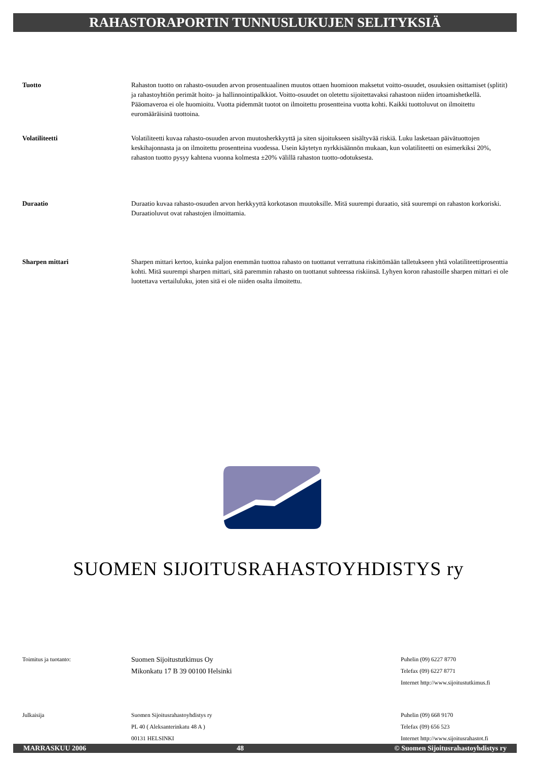RAHASTORAPORTIN TUNNUSLUKUJEN SELITYKSIÄ
Tuotto Rahaston tuotto on rahasto-osuuden arvon prosentuaalinen muutos ottaen huomioon maksetut voitto-osuudet, osuuksien osittamiset (splitit) ja rahastoyhtiön perimät hoito- ja hallinnointipalkkiot. Voitto-osuudet on oletettu sijoitettavaksi rahastoon niiden irtoamishetkellä. Pääomaveroa ei ole huomioitu. Vuotta pidemmät tuotot on ilmoitettu prosentteina vuotta kohti. Kaikki tuottoluvut on ilmoitettu euromääräisinä tuottoina.
Volatiliteetti Volatiliteetti kuvaa rahasto-osuuden arvon muutosherkkyyttä ja siten sijoitukseen sisältyvää riskiä. Luku lasketaan päivätuottojen keskihajonnasta ja on ilmoitettu prosentteina vuodessa. Usein käytetyn nyrkkisäännön mukaan, kun volatiliteetti on esimerkiksi 20%, rahaston tuotto pysyy kahtena vuonna kolmesta ±20% välillä rahaston tuotto-odotuksesta.
Duraatio Duraatio kuvaa rahasto-osuuden arvon herkkyyttä korkotason muutoksille. Mitä suurempi duraatio, sitä suurempi on rahaston korkoriski. Duraatioluvut ovat rahastojen ilmoittamia.
Sharpen mittari Sharpen mittari kertoo, kuinka paljon enemmän tuottoa rahasto on tuottanut verrattuna riskittömään talletukseen yhtä volatiliteettiprosenttia kohti. Mitä suurempi sharpen mittari, sitä paremmin rahasto on tuottanut suhteessa riskiinsä. Lyhyen koron rahastoille sharpen mittari ei ole luotettava vertailuluku, joten sitä ei ole niiden osalta ilmoitettu.
SUOMEN SIJOITUSRAHASTOYHDISTYS ry
Toimitus ja tuotanto:
Suomen Sijoitustutkimus Oy
Mikonkatu 17 B 39 00100 Helsinki
Puhelin (09) 6227 8770
Telefax (09) 6227 8771
Internet http://www.sijoitustutkimus.fi
Julkaisija Suomen Sijoitusrahastoyhdistys ry
PL 40 ( Aleksanterinkatu 48 A )
00131 HELSINKI
Puhelin (09) 668 9170
Telefax (09) 656 523
Internet http://www.sijoitusrahastot.fi
MARRASKUU 2006 48 © Suomen Sijoitusrahastoyhdistys ry